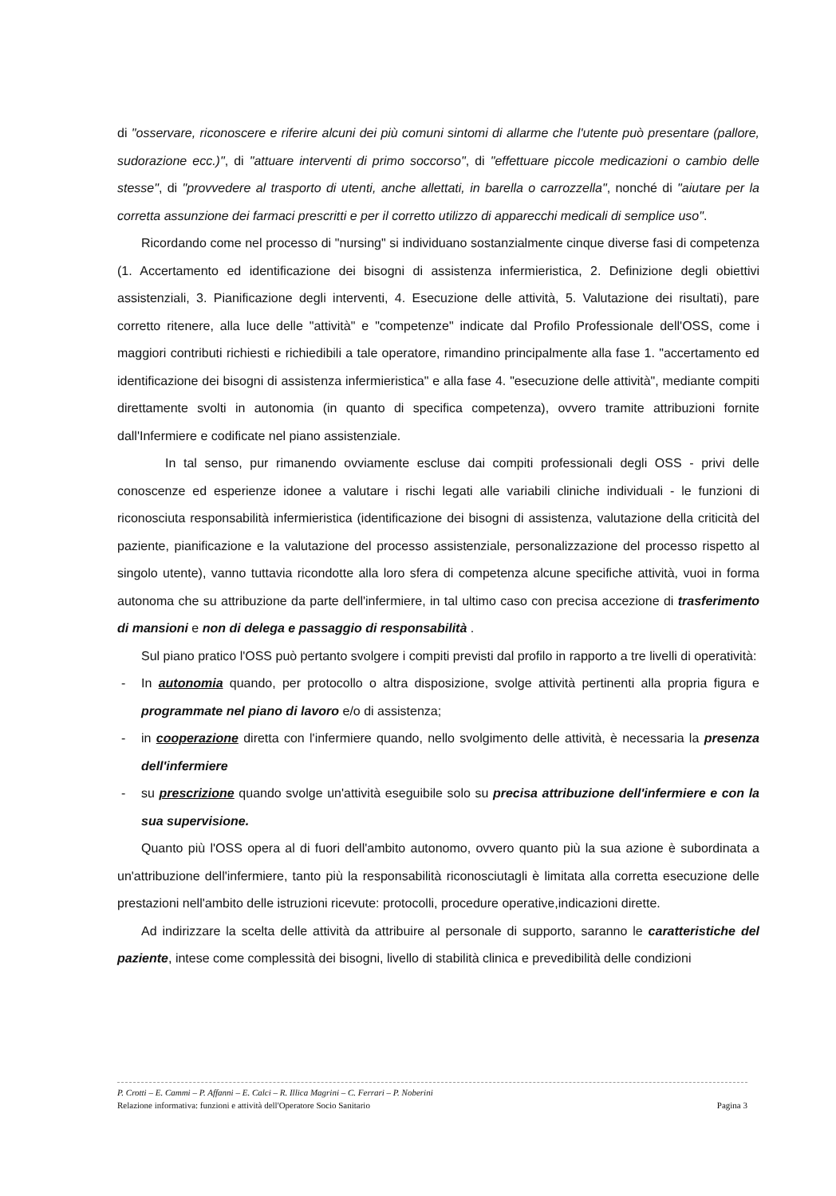di "osservare, riconoscere e riferire alcuni dei più comuni sintomi di allarme che l'utente può presentare (pallore, sudorazione ecc.)", di "attuare interventi di primo soccorso", di "effettuare piccole medicazioni o cambio delle stesse", di "provvedere al trasporto di utenti, anche allettati, in barella o carrozzella", nonché di "aiutare per la corretta assunzione dei farmaci prescritti e per il corretto utilizzo di apparecchi medicali di semplice uso".
Ricordando come nel processo di "nursing" si individuano sostanzialmente cinque diverse fasi di competenza (1. Accertamento ed identificazione dei bisogni di assistenza infermieristica, 2. Definizione degli obiettivi assistenziali, 3. Pianificazione degli interventi, 4. Esecuzione delle attività, 5. Valutazione dei risultati), pare corretto ritenere, alla luce delle "attività" e "competenze" indicate dal Profilo Professionale dell'OSS, come i maggiori contributi richiesti e richiedibili a tale operatore, rimandino principalmente alla fase 1. "accertamento ed identificazione dei bisogni di assistenza infermieristica" e alla fase 4. "esecuzione delle attività", mediante compiti direttamente svolti in autonomia (in quanto di specifica competenza), ovvero tramite attribuzioni fornite dall'Infermiere e codificate nel piano assistenziale.
In tal senso, pur rimanendo ovviamente escluse dai compiti professionali degli OSS - privi delle conoscenze ed esperienze idonee a valutare i rischi legati alle variabili cliniche individuali - le funzioni di riconosciuta responsabilità infermieristica (identificazione dei bisogni di assistenza, valutazione della criticità del paziente, pianificazione e la valutazione del processo assistenziale, personalizzazione del processo rispetto al singolo utente), vanno tuttavia ricondotte alla loro sfera di competenza alcune specifiche attività, vuoi in forma autonoma che su attribuzione da parte dell'infermiere, in tal ultimo caso con precisa accezione di trasferimento di mansioni e non di delega e passaggio di responsabilità .
Sul piano pratico l'OSS può pertanto svolgere i compiti previsti dal profilo in rapporto a tre livelli di operatività:
- In autonomia quando, per protocollo o altra disposizione, svolge attività pertinenti alla propria figura e programmate nel piano di lavoro e/o di assistenza;
- in cooperazione diretta con l'infermiere quando, nello svolgimento delle attività, è necessaria la presenza dell'infermiere
- su prescrizione quando svolge un'attività eseguibile solo su precisa attribuzione dell'infermiere e con la sua supervisione.
Quanto più l'OSS opera al di fuori dell'ambito autonomo, ovvero quanto più la sua azione è subordinata a un'attribuzione dell'infermiere, tanto più la responsabilità riconosciutagli è limitata alla corretta esecuzione delle prestazioni nell'ambito delle istruzioni ricevute: protocolli, procedure operative,indicazioni dirette.
Ad indirizzare la scelta delle attività da attribuire al personale di supporto, saranno le caratteristiche del paziente, intese come complessità dei bisogni, livello di stabilità clinica e prevedibilità delle condizioni
P. Crotti – E. Cammi – P. Affanni – E. Calci – R. Illica Magrini – C. Ferrari – P. Noberini
Relazione informativa: funzioni e attività dell'Operatore Socio Sanitario Pagina 3